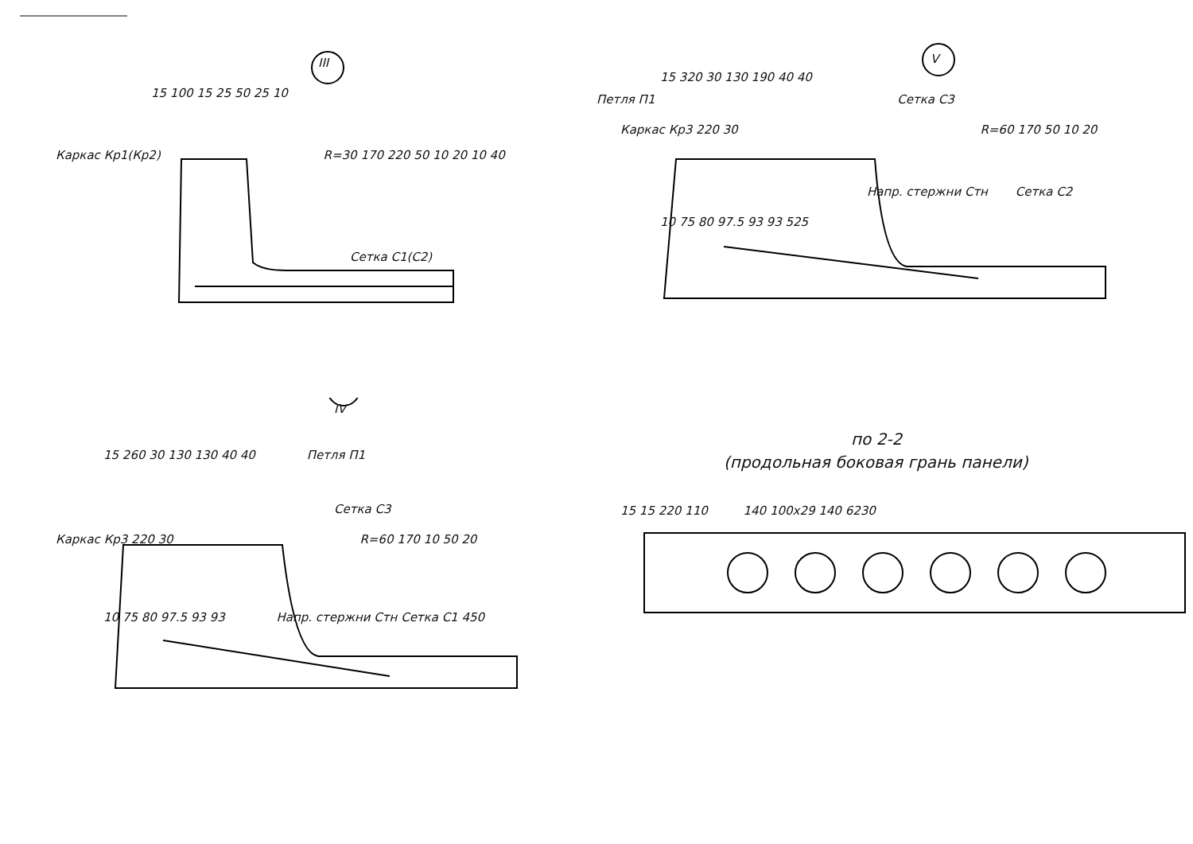III
15 100 15 25 50 25 10
Каркас Кр1(Кр2) R=30 170 220 50 10 20 10 40
Сетка С1(С2)
V
15 320 30 130 190 40 40
Петля П1 Сетка С3
Каркас Кр3 220 30 R=60 170 50 10 20
Напр. стержни Стн Сетка С2
10 75 80 97.5 93 93 525
IV
15 260 30 130 130 40 40 Петля П1
Сетка С3
Каркас Кр3 220 30 R=60 170 10 50 20
10 75 80 97.5 93 93 Напр. стержни Стн Сетка С1 450
по 2-2
(продольная боковая грань панели)
15 15 220 110 140 100x29 140 6230